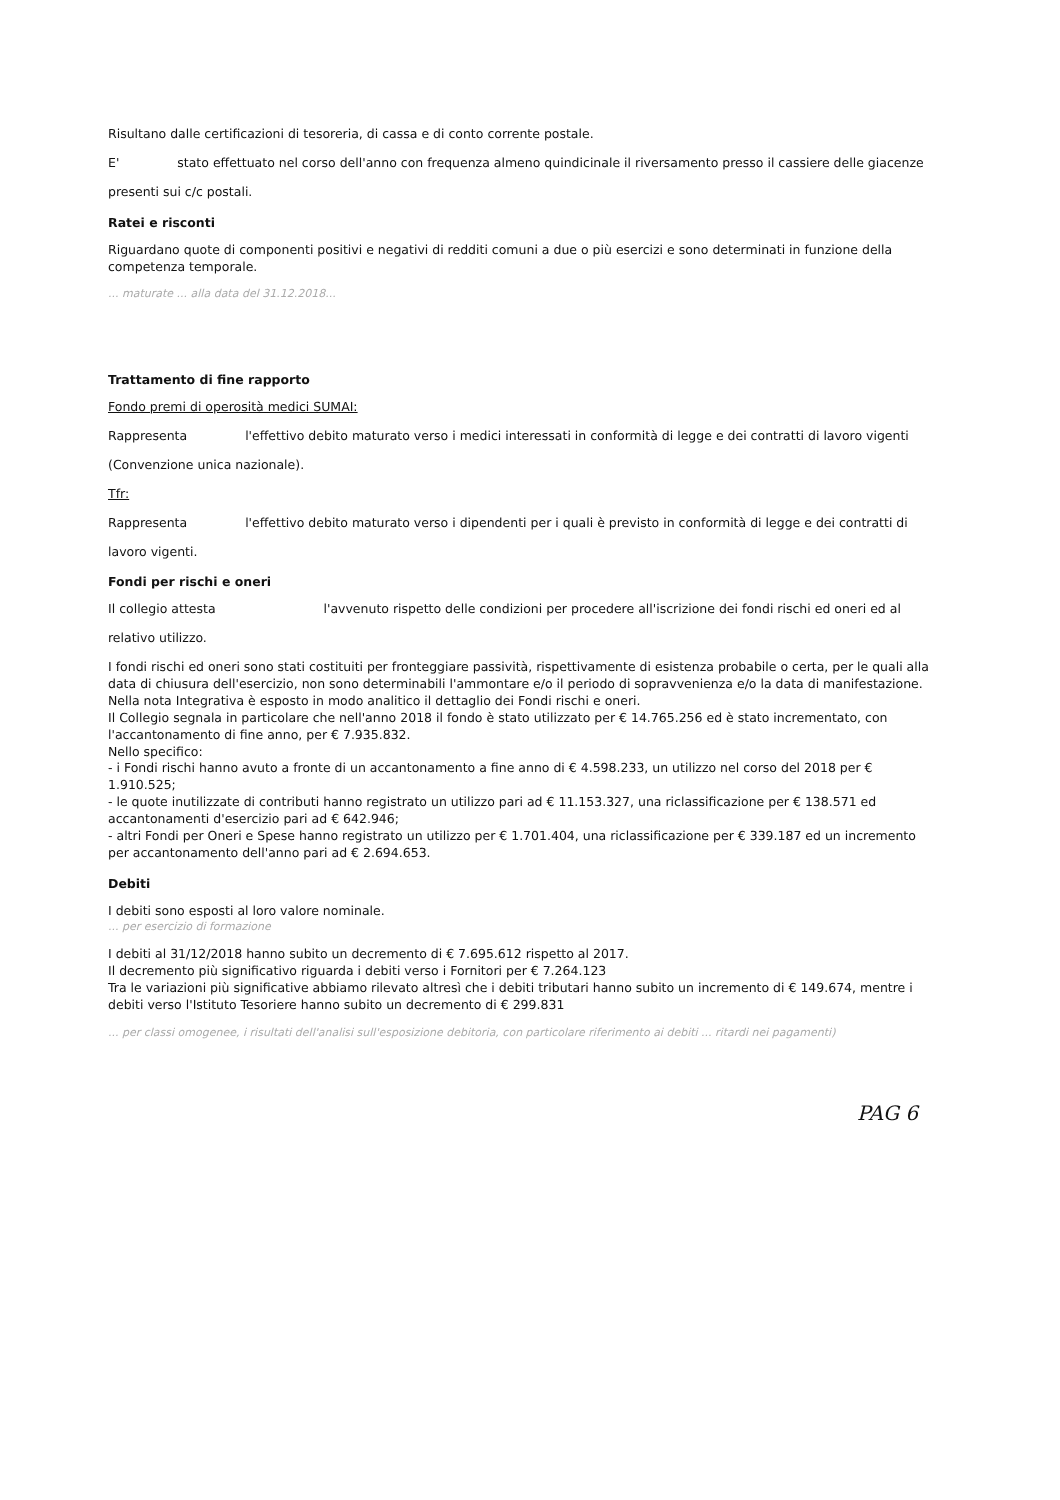Risultano dalle certificazioni di tesoreria, di cassa e di conto corrente postale.
E' stato effettuato nel corso dell'anno con frequenza almeno quindicinale il riversamento presso il cassiere delle giacenze
presenti sui c/c postali.
Ratei e risconti
Riguardano quote di componenti positivi e negativi di redditi comuni a due o più esercizi e sono determinati in funzione della competenza temporale.
... maturate ... alla data del 31.12.2018...
Trattamento di fine rapporto
Fondo premi di operosità medici SUMAI:
Rappresenta l'effettivo debito maturato verso i medici interessati in conformità di legge e dei contratti di lavoro vigenti
(Convenzione unica nazionale).
Tfr:
Rappresenta l'effettivo debito maturato verso i dipendenti per i quali è previsto in conformità di legge e dei contratti di
lavoro vigenti.
Fondi per rischi e oneri
Il collegio attesta l'avvenuto rispetto delle condizioni per procedere all'iscrizione dei fondi rischi ed oneri ed al
relativo utilizzo.
I fondi rischi ed oneri sono stati costituiti per fronteggiare passività, rispettivamente di esistenza probabile o certa, per le quali alla data di chiusura dell'esercizio, non sono determinabili l'ammontare e/o il periodo di sopravvenienza e/o la data di manifestazione.
Nella nota Integrativa è esposto in modo analitico il dettaglio dei Fondi rischi e oneri.
Il Collegio segnala in particolare che nell'anno 2018 il fondo è stato utilizzato per € 14.765.256 ed è stato incrementato, con l'accantonamento di fine anno, per € 7.935.832.
Nello specifico:
- i Fondi rischi hanno avuto a fronte di un accantonamento a fine anno di € 4.598.233, un utilizzo nel corso del 2018 per € 1.910.525;
- le quote inutilizzate di contributi hanno registrato un utilizzo pari ad € 11.153.327, una riclassificazione per € 138.571 ed accantonamenti d'esercizio pari ad € 642.946;
- altri Fondi per Oneri e Spese hanno registrato un utilizzo per € 1.701.404, una riclassificazione per € 339.187 ed un incremento per accantonamento dell'anno pari ad € 2.694.653.
Debiti
I debiti sono esposti al loro valore nominale.
... per esercizio di formazione
I debiti al 31/12/2018 hanno subito un decremento di € 7.695.612 rispetto al 2017.
Il decremento più significativo riguarda i debiti verso i Fornitori per € 7.264.123
Tra le variazioni più significative abbiamo rilevato altresì che i debiti tributari hanno subito un incremento di € 149.674, mentre i debiti verso l'Istituto Tesoriere hanno subito un decremento di € 299.831
... per classi omogenee, i risultati dell'analisi sull'esposizione debitoria, con particolare riferimento ai debiti ... ritardi nei pagamenti)
PAG 6